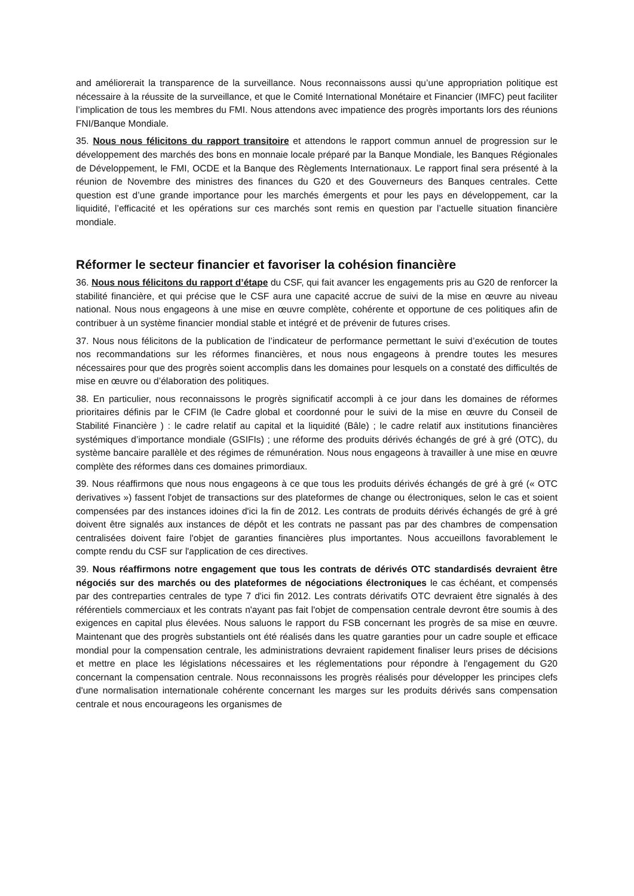and améliorerait la transparence de la surveillance. Nous reconnaissons aussi qu’une appropriation politique est nécessaire à la réussite de la surveillance, et que le Comité International Monétaire et Financier (IMFC) peut faciliter l’implication de tous les membres du FMI. Nous attendons avec impatience des progrès importants lors des réunions FNI/Banque Mondiale.
35. Nous nous félicitons du rapport transitoire et attendons le rapport commun annuel de progression sur le développement des marchés des bons en monnaie locale préparé par la Banque Mondiale, les Banques Régionales de Développement, le FMI, OCDE et la Banque des Règlements Internationaux. Le rapport final sera présenté à la réunion de Novembre des ministres des finances du G20 et des Gouverneurs des Banques centrales. Cette question est d’une grande importance pour les marchés émergents et pour les pays en développement, car la liquidité, l’efficacité et les opérations sur ces marchés sont remis en question par l’actuelle situation financière mondiale.
Réformer le secteur financier et favoriser la cohésion financière
36. Nous nous félicitons du rapport d’étape du CSF, qui fait avancer les engagements pris au G20 de renforcer la stabilité financière, et qui précise que le CSF aura une capacité accrue de suivi de la mise en œuvre au niveau national. Nous nous engageons à une mise en œuvre complète, cohérente et opportune de ces politiques afin de contribuer à un système financier mondial stable et intégré et de prévenir de futures crises.
37. Nous nous félicitons de la publication de l’indicateur de performance permettant le suivi d’exécution de toutes nos recommandations sur les réformes financières, et nous nous engageons à prendre toutes les mesures nécessaires pour que des progrès soient accomplis dans les domaines pour lesquels on a constaté des difficultés de mise en œuvre ou d’élaboration des politiques.
38. En particulier, nous reconnaissons le progrès significatif accompli à ce jour dans les domaines de réformes prioritaires définis par le CFIM (le Cadre global et coordonné pour le suivi de la mise en œuvre du Conseil de Stabilité Financière ) : le cadre relatif au capital et la liquidité (Bâle) ; le cadre relatif aux institutions financières systémiques d’importance mondiale (GSIFIs) ; une réforme des produits dérivés échangés de gré à gré (OTC), du système bancaire parallèle et des régimes de rémunération. Nous nous engageons à travailler à une mise en œuvre complète des réformes dans ces domaines primordiaux.
39. Nous réaffirmons que nous nous engageons à ce que tous les produits dérivés échangés de gré à gré (« OTC derivatives ») fassent l'objet de transactions sur des plateformes de change ou électroniques, selon le cas et soient compensées par des instances idoines d'ici la fin de 2012. Les contrats de produits dérivés échangés de gré à gré doivent être signalés aux instances de dépôt et les contrats ne passant pas par des chambres de compensation centralisées doivent faire l'objet de garanties financières plus importantes. Nous accueillons favorablement le compte rendu du CSF sur l'application de ces directives.
39. Nous réaffirmons notre engagement que tous les contrats de dérivés OTC standardisés devraient être négociés sur des marchés ou des plateformes de négociations électroniques le cas échéant, et compensés par des contreparties centrales de type 7 d'ici fin 2012. Les contrats dérivatifs OTC devraient être signalés à des référentiels commerciaux et les contrats n'ayant pas fait l'objet de compensation centrale devront être soumis à des exigences en capital plus élevées. Nous saluons le rapport du FSB concernant les progrès de sa mise en œuvre. Maintenant que des progrès substantiels ont été réalisés dans les quatre garanties pour un cadre souple et efficace mondial pour la compensation centrale, les administrations devraient rapidement finaliser leurs prises de décisions et mettre en place les législations nécessaires et les réglementations pour répondre à l'engagement du G20 concernant la compensation centrale. Nous reconnaissons les progrès réalisés pour développer les principes clefs d'une normalisation internationale cohérente concernant les marges sur les produits dérivés sans compensation centrale et nous encourageons les organismes de